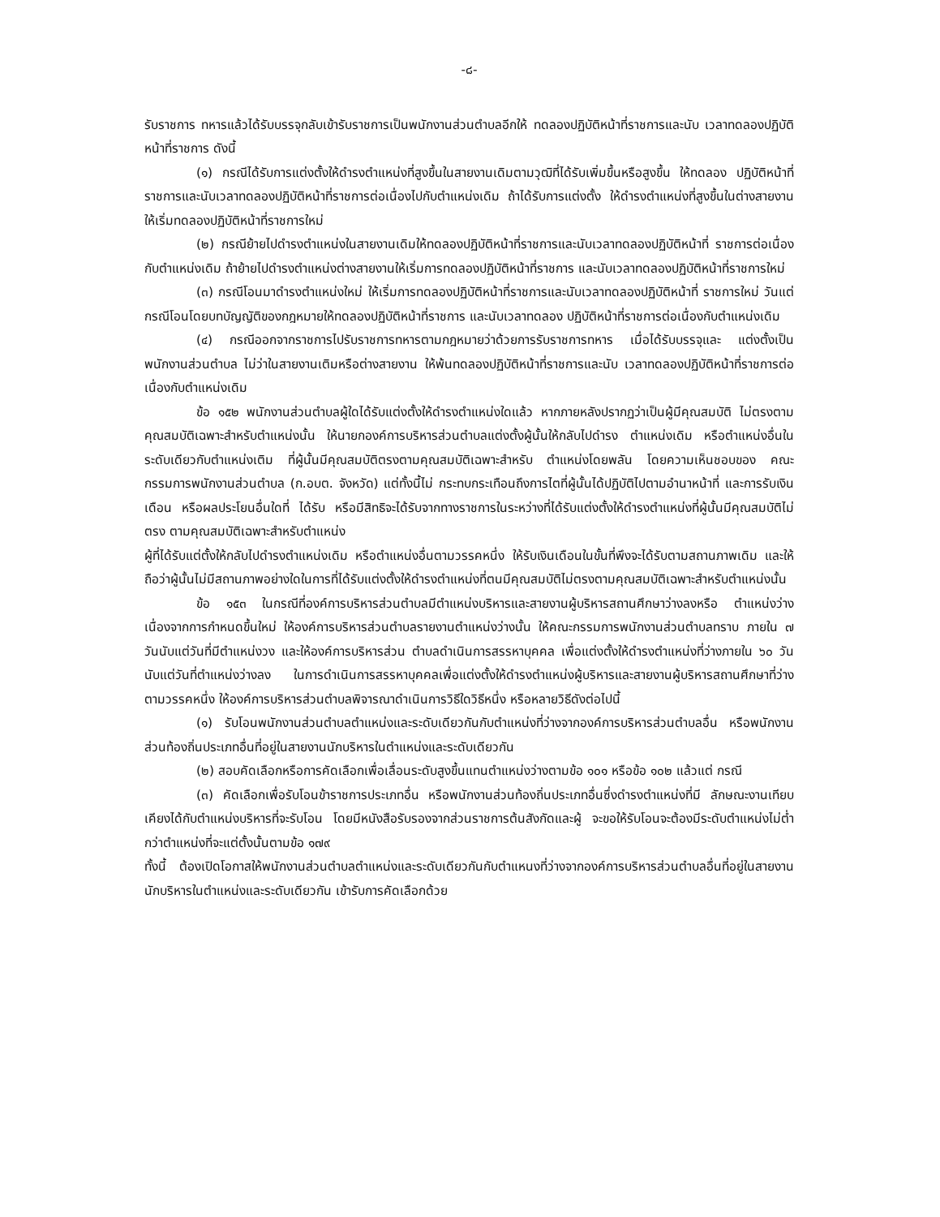-๘-
รับราชการ ทหารแล้วได้รับบรรจุกลับเข้ารับราชการเป็นพนักงานส่วนตำบลอีกให้ ทดลองปฏิบัติหน้าที่ราชการและนับ เวลาทดลองปฏิบัติหน้าที่ราชการ ดังนี้
(๑) กรณีได้รับการแต่งตั้งให้ดำรงตำแหน่งที่สูงขึ้นในสายงานเดิมตามวุฒิที่ได้รับเพิ่มขึ้นหรือสูงขึ้น ให้ทดลอง ปฏิบัติหน้าที่ราชการและนับเวลาทดลองปฏิบัติหน้าที่ราชการต่อเนื่องไปกับตำแหน่งเดิม ถ้าได้รับการแต่งตั้ง ให้ดำรงตำแหน่งที่สูงขึ้นในต่างสายงานให้เริ่มทดลองปฏิบัติหน้าที่ราชการใหม่
(๒) กรณีย้ายไปดำรงตำแหน่งในสายงานเดิมให้ทดลองปฏิบัติหน้าที่ราชการและนับเวลาทดลองปฏิบัติหน้าที่ ราชการต่อเนื่องกับตำแหน่งเดิม ถ้าย้ายไปดำรงตำแหน่งต่างสายงานให้เริ่มการทดลองปฏิบัติหน้าที่ราชการ และนับเวลาทดลองปฏิบัติหน้าที่ราชการใหม่
(๓) กรณีโอนมาดำรงตำแหน่งใหม่ ให้เริ่มการทดลองปฏิบัติหน้าที่ราชการและนับเวลาทดลองปฏิบัติหน้าที่ ราชการใหม่ วันแต่กรณีโอนโดยบทบัญญัติของกฎหมายให้ทดลองปฏิบัติหน้าที่ราชการ และนับเวลาทดลอง ปฏิบัติหน้าที่ราชการต่อเนื่องกับตำแหน่งเดิม
(๔) กรณีออกจากราชการไปรับราชการทหารตามกฎหมายว่าด้วยการรับราชการทหาร เมื่อได้รับบรรจุและ แต่งตั้งเป็นพนักงานส่วนตำบล ไม่ว่าในสายงานเติมหรือต่างสายงาน ให้พ้นทดลองปฏิบัติหน้าที่ราชการและนับ เวลาทดลองปฏิบัติหน้าที่ราชการต่อเนื่องกับตำแหน่งเดิม
ข้อ ๑๕๒ พนักงานส่วนตำบลผู้ใดได้รับแต่งตั้งให้ดำรงตำแหน่งใดแล้ว หากภายหลังปรากฏว่าเป็นผู้มีคุณสมบัติ ไม่ตรงตามคุณสมบัติเฉพาะสำหรับตำแหน่งนั้น ให้นายกองค์การบริหารส่วนตำบลแต่งตั้งผู้นั้นให้กลับไปดำรง ตำแหน่งเดิม หรือตำแหน่งอื่นในระดับเดียวกับตำแหน่งเติม ที่ผู้นั้นมีคุณสมบัติตรงตามคุณสมบัติเฉพาะสำหรับ ตำแหน่งโดยพลัน โดยความเห็นชอบของ คณะกรรมการพนักงานส่วนตำบล (ก.อบต. จังหวัด) แต่ทั้งนี้ไม่ กระทบกระเทือนถึงการไตที่ผู้นั้นได้ปฏิบัติไปตามอำนาหน้าที่ และการรับเงินเดือน หรือผลประโยนอื่นใดที่ ได้รับ หรือมีสิทธิจะได้รับจากทางราชการในระหว่างที่ได้รับแต่งตั้งให้ดำรงตำแหน่งที่ผู้นั้นมีคุณสมบัติไม่ตรง ตามคุณสมบัติเฉพาะสำหรับตำแหน่ง
ผู้ที่ได้รับแต่ตั้งให้กลับไปดำรงตำแหน่งเดิม หรือตำแหน่งอื่นตามวรรคหนึ่ง ให้รับเงินเดือนในขั้นที่พึงจะได้รับตามสถานภาพเดิม และให้ถือว่าผู้นั้นไม่มีสถานภาพอย่างใดในการที่ได้รับแต่งตั้งให้ดำรงตำแหน่งที่ตนมีคุณสมบัติไม่ตรงตามคุณสมบัติเฉพาะสำหรับตำแหน่งนั้น
ข้อ ๑๕๓ ในกรณีที่องค์การบริหารส่วนตำบลมีตำแหน่งบริหารและสายงานผู้บริหารสถานศึกษาว่างลงหรือ ตำแหน่งว่างเนื่องจากการกำหนดขึ้นใหม่ ให้องค์การบริหารส่วนตำบลรายงานตำแหน่งว่างนั้น ให้คณะกรรมการพนักงานส่วนตำบลทราบ ภายใน ๗ วันนับแต่วันที่มีตำแหน่งวง และให้องค์การบริหารส่วน ตำบลดำเนินการสรรหาบุคคล เพื่อแต่งตั้งให้ดำรงตำแหน่งที่ว่างภายใน ๖๐ วัน นับแต่วันที่ตำแหน่งว่างลง ในการดำเนินการสรรหาบุคคลเพื่อแต่งตั้งให้ดำรงตำแหน่งผู้บริหารและสายงานผู้บริหารสถานศึกษาที่ว่างตามวรรคหนึ่ง ให้องค์การบริหารส่วนตำบลพิจารณาดำเนินการวิธีใดวิธีหนึ่ง หรือหลายวิธีดังต่อไปนี้
(๑) รับโอนพนักงานส่วนตำบลตำแหน่งและระดับเดียวกันกับตำแหน่งที่ว่างจากองค์การบริหารส่วนตำบลอื่น หรือพนักงานส่วนท้องถิ่นประเภทอื่นที่อยู่ในสายงานนักบริหารในตำแหน่งและระดับเดียวกัน
(๒) สอบคัดเลือกหรือการคัดเลือกเพื่อเลื่อนระดับสูงขึ้นแทนตำแหน่งว่างตามข้อ ๑๐๑ หรือข้อ ๑๐๒ แล้วแต่ กรณี
(๓) คัดเลือกเพื่อรับโอนข้าราชการประเภทอื่น หรือพนักงานส่วนท้องถิ่นประเภทอื่นซึ่งดำรงตำแหน่งที่มี ลักษณะงานเทียบเคียงได้กับตำแหน่งบริหารที่จะรับโอน โดยมีหนังสือรับรองจากส่วนราชการต้นสังกัดและผู้ จะขอให้รับโอนจะต้องมีระดับตำแหน่งไม่ต่ำกว่าตำแหน่งที่จะแต่ตั้งนั้นตามข้อ ๑๗๙
ทั้งนี้ ต้องเปิดโอกาสให้พนักงานส่วนตำบลตำแหน่งและระดับเดียวกันกับตำแหนงที่ว่างจากองค์การบริหารส่วนตำบลอื่นที่อยู่ในสายงานนักบริหารในตำแหน่งและระดับเดียวกัน เข้ารับการคัดเลือกด้วย